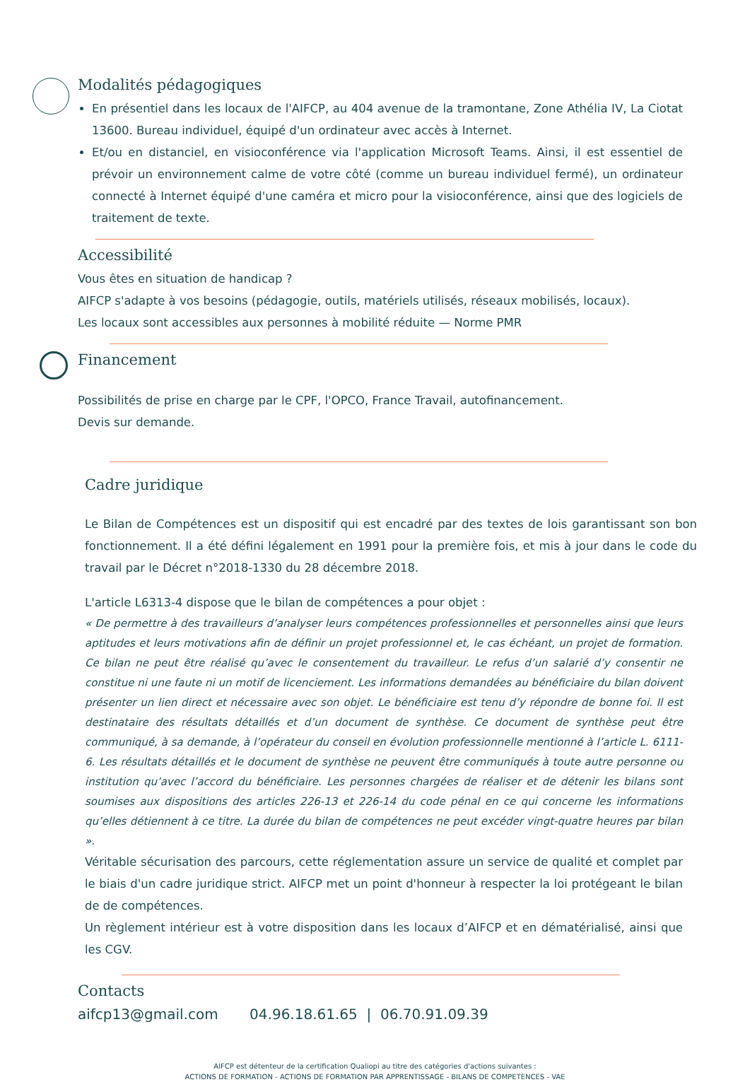Modalités pédagogiques
En présentiel dans les locaux de l'AIFCP, au 404 avenue de la tramontane, Zone Athélia IV, La Ciotat 13600. Bureau individuel, équipé d'un ordinateur avec accès à Internet.
Et/ou en distanciel, en visioconférence via l'application Microsoft Teams. Ainsi, il est essentiel de prévoir un environnement calme de votre côté (comme un bureau individuel fermé), un ordinateur connecté à Internet équipé d'une caméra et micro pour la visioconférence, ainsi que des logiciels de traitement de texte.
Accessibilité
Vous êtes en situation de handicap ?
AIFCP s'adapte à vos besoins (pédagogie, outils, matériels utilisés, réseaux mobilisés, locaux).
Les locaux sont accessibles aux personnes à mobilité réduite — Norme PMR
Financement
Possibilités de prise en charge par le CPF, l'OPCO, France Travail, autofinancement.
Devis sur demande.
Cadre juridique
Le Bilan de Compétences est un dispositif qui est encadré par des textes de lois garantissant son bon fonctionnement. Il a été défini légalement en 1991 pour la première fois, et mis à jour dans le code du travail par le Décret n°2018-1330 du 28 décembre 2018.
L'article L6313-4 dispose que le bilan de compétences a pour objet :
« De permettre à des travailleurs d’analyser leurs compétences professionnelles et personnelles ainsi que leurs aptitudes et leurs motivations afin de définir un projet professionnel et, le cas échéant, un projet de formation. Ce bilan ne peut être réalisé qu’avec le consentement du travailleur. Le refus d’un salarié d’y consentir ne constitue ni une faute ni un motif de licenciement. Les informations demandées au bénéficiaire du bilan doivent présenter un lien direct et nécessaire avec son objet. Le bénéficiaire est tenu d’y répondre de bonne foi. Il est destinataire des résultats détaillés et d’un document de synthèse. Ce document de synthèse peut être communiqué, à sa demande, à l’opérateur du conseil en évolution professionnelle mentionné à l’article L. 6111-6. Les résultats détaillés et le document de synthèse ne peuvent être communiqués à toute autre personne ou institution qu’avec l’accord du bénéficiaire. Les personnes chargées de réaliser et de détenir les bilans sont soumises aux dispositions des articles 226-13 et 226-14 du code pénal en ce qui concerne les informations qu’elles détiennent à ce titre. La durée du bilan de compétences ne peut excéder vingt-quatre heures par bilan ».
Véritable sécurisation des parcours, cette réglementation assure un service de qualité et complet par le biais d'un cadre juridique strict. AIFCP met un point d'honneur à respecter la loi protégeant le bilan de de compétences.
Un règlement intérieur est à votre disposition dans les locaux d’AIFCP et en dématérialisé, ainsi que les CGV.
Contacts
aifcp13@gmail.com 04.96.18.61.65 | 06.70.91.09.39
AIFCP est détenteur de la certification Qualiopi au titre des catégories d'actions suivantes :
ACTIONS DE FORMATION - ACTIONS DE FORMATION PAR APPRENTISSAGE - BILANS DE COMPETENCES - VAE